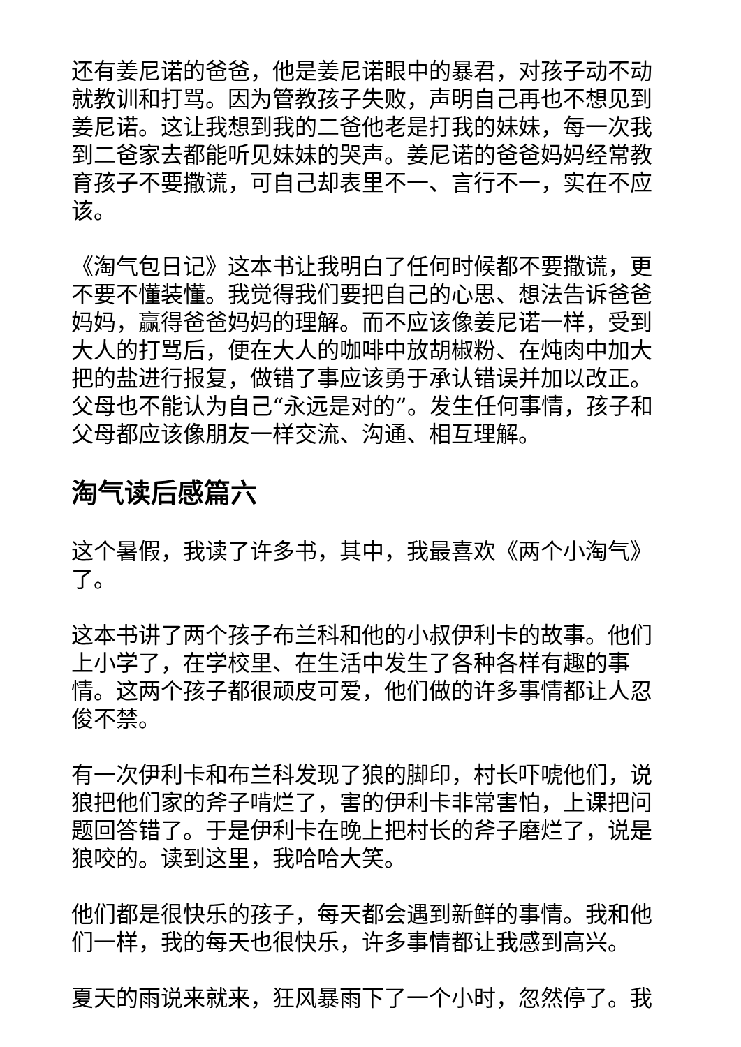还有姜尼诺的爸爸，他是姜尼诺眼中的暴君，对孩子动不动就教训和打骂。因为管教孩子失败，声明自己再也不想见到姜尼诺。这让我想到我的二爸他老是打我的妹妹，每一次我到二爸家去都能听见妹妹的哭声。姜尼诺的爸爸妈妈经常教育孩子不要撒谎，可自己却表里不一、言行不一，实在不应该。
《淘气包日记》这本书让我明白了任何时候都不要撒谎，更不要不懂装懂。我觉得我们要把自己的心思、想法告诉爸爸妈妈，赢得爸爸妈妈的理解。而不应该像姜尼诺一样，受到大人的打骂后，便在大人的咖啡中放胡椒粉、在炖肉中加大把的盐进行报复，做错了事应该勇于承认错误并加以改正。父母也不能认为自己“永远是对的”。发生任何事情，孩子和父母都应该像朋友一样交流、沟通、相互理解。
淘气读后感篇六
这个暑假，我读了许多书，其中，我最喜欢《两个小淘气》了。
这本书讲了两个孩子布兰科和他的小叔伊利卡的故事。他们上小学了，在学校里、在生活中发生了各种各样有趣的事情。这两个孩子都很顽皮可爱，他们做的许多事情都让人忍俊不禁。
有一次伊利卡和布兰科发现了狼的脚印，村长吓唬他们，说狼把他们家的斧子啃烂了，害的伊利卡非常害怕，上课把问题回答错了。于是伊利卡在晚上把村长的斧子磨烂了，说是狼咬的。读到这里，我哈哈大笑。
他们都是很快乐的孩子，每天都会遇到新鲜的事情。我和他们一样，我的每天也很快乐，许多事情都让我感到高兴。
夏天的雨说来就来，狂风暴雨下了一个小时，忽然停了。我